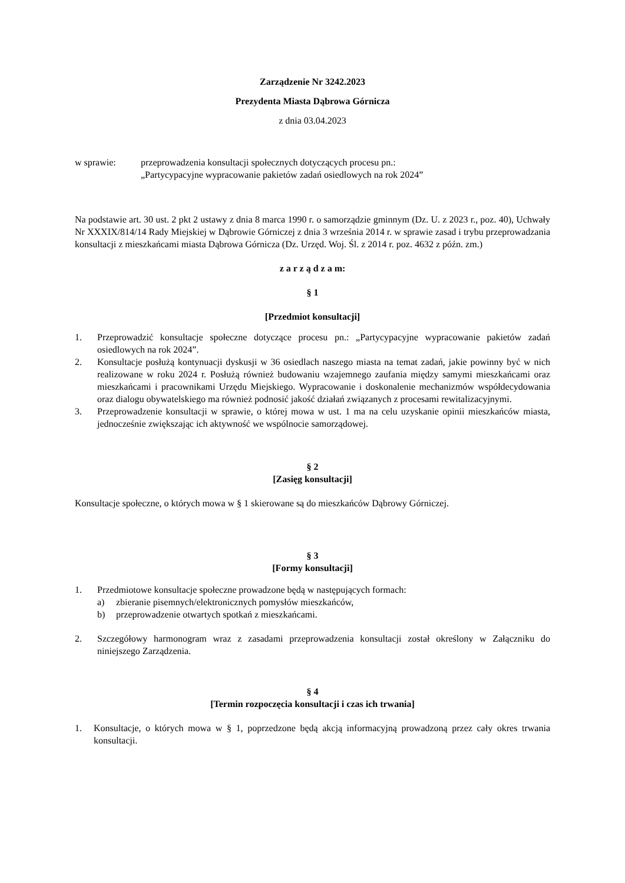Zarządzenie Nr 3242.2023
Prezydenta Miasta Dąbrowa Górnicza
z dnia 03.04.2023
w sprawie: przeprowadzenia konsultacji społecznych dotyczących procesu pn.:
„Partycypacyjne wypracowanie pakietów zadań osiedlowych na rok 2024”
Na podstawie art. 30 ust. 2 pkt 2 ustawy z dnia 8 marca 1990 r. o samorządzie gminnym (Dz. U. z 2023 r., poz. 40), Uchwały Nr XXXIX/814/14 Rady Miejskiej w Dąbrowie Górniczej z dnia 3 września 2014 r. w sprawie zasad i trybu przeprowadzania konsultacji z mieszkańcami miasta Dąbrowa Górnicza (Dz. Urzęd. Woj. Śl. z 2014 r. poz. 4632 z późn. zm.)
z a r z ą d z a m:
§ 1
[Przedmiot konsultacji]
1. Przeprowadzić konsultacje społeczne dotyczące procesu pn.: „Partycypacyjne wypracowanie pakietów zadań osiedlowych na rok 2024”.
2. Konsultacje posłużą kontynuacji dyskusji w 36 osiedlach naszego miasta na temat zadań, jakie powinny być w nich realizowane w roku 2024 r. Posłużą również budowaniu wzajemnego zaufania między samymi mieszkańcami oraz mieszkańcami i pracownikami Urzędu Miejskiego. Wypracowanie i doskonalenie mechanizmów współdecydowania oraz dialogu obywatelskiego ma również podnosić jakość działań związanych z procesami rewitalizacyjnymi.
3. Przeprowadzenie konsultacji w sprawie, o której mowa w ust. 1 ma na celu uzyskanie opinii mieszkańców miasta, jednocześnie zwiększając ich aktywność we wspólnocie samorządowej.
§ 2
[Zasięg konsultacji]
Konsultacje społeczne, o których mowa w § 1 skierowane są do mieszkańców Dąbrowy Górniczej.
§ 3
[Formy konsultacji]
1. Przedmiotowe konsultacje społeczne prowadzone będą w następujących formach:
a) zbieranie pisemnych/elektronicznych pomysłów mieszkańców,
b) przeprowadzenie otwartych spotkań z mieszkańcami.
2. Szczegółowy harmonogram wraz z zasadami przeprowadzenia konsultacji został określony w Załączniku do niniejszego Zarządzenia.
§ 4
[Termin rozpoczęcia konsultacji i czas ich trwania]
1. Konsultacje, o których mowa w § 1, poprzedzone będą akcją informacyjną prowadzoną przez cały okres trwania konsultacji.